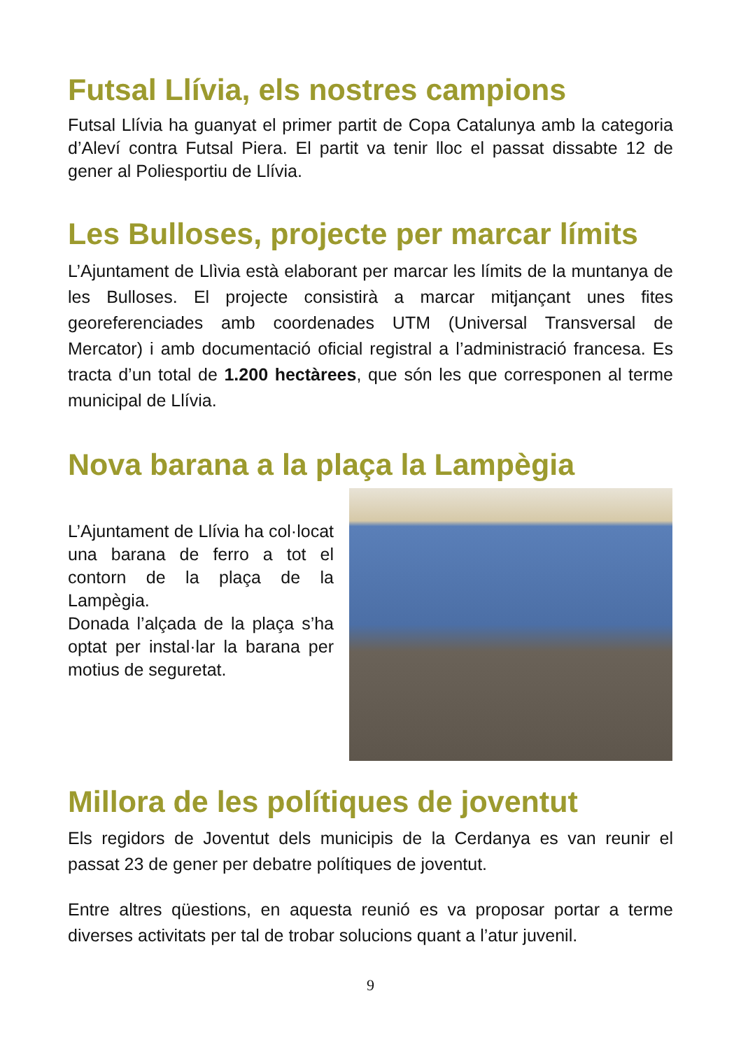Futsal Llívia, els nostres campions
Futsal Llívia ha guanyat el primer partit de Copa Catalunya amb la categoria d’Aleví contra Futsal Piera. El partit va tenir lloc el passat dissabte 12 de gener al Poliesportiu de Llívia.
Les Bulloses, projecte per marcar límits
L’Ajuntament de Llìvia està elaborant per marcar les límits de la muntanya de les Bulloses. El projecte consistirà a marcar mitjançant unes fites georeferenciades amb coordenades UTM (Universal Transversal de Mercator) i amb documentació oficial registral a l’administració francesa. Es tracta d’un total de 1.200 hectàrees, que són les que corresponen al terme municipal de Llívia.
Nova barana a la plaça la Lampègia
L’Ajuntament de Llívia ha col·locat una barana de ferro a tot el contorn de la plaça de la Lampègia.
Donada l’alçada de la plaça s’ha optat per instal·lar la barana per motius de seguretat.
Millora de les polítiques de joventut
Els regidors de Joventut dels municipis de la Cerdanya es van reunir el passat 23 de gener per debatre polítiques de joventut.
Entre altres qüestions, en aquesta reunió es va proposar portar a terme diverses activitats per tal de trobar solucions quant a l’atur juvenil.
9